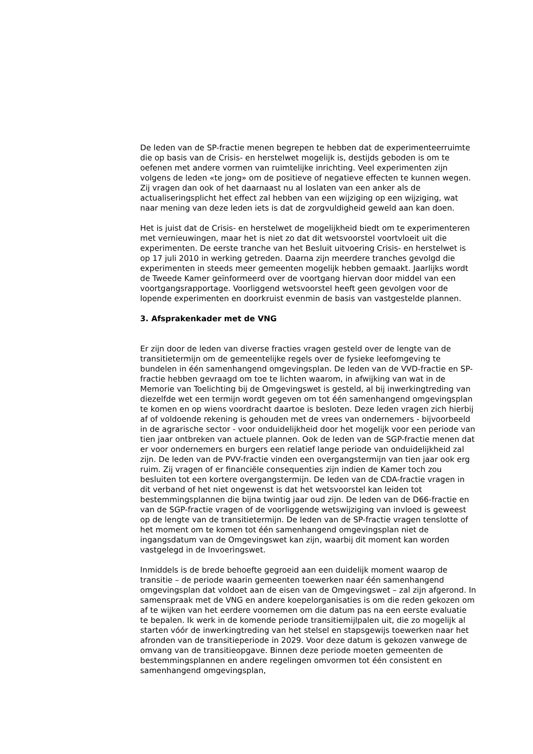De leden van de SP-fractie menen begrepen te hebben dat de experimenteerruimte die op basis van de Crisis- en herstelwet mogelijk is, destijds geboden is om te oefenen met andere vormen van ruimtelijke inrichting. Veel experimenten zijn volgens de leden «te jong» om de positieve of negatieve effecten te kunnen wegen. Zij vragen dan ook of het daarnaast nu al loslaten van een anker als de actualiseringsplicht het effect zal hebben van een wijziging op een wijziging, wat naar mening van deze leden iets is dat de zorgvuldigheid geweld aan kan doen.
Het is juist dat de Crisis- en herstelwet de mogelijkheid biedt om te experimenteren met vernieuwingen, maar het is niet zo dat dit wetsvoorstel voortvloeit uit die experimenten. De eerste tranche van het Besluit uitvoering Crisis- en herstelwet is op 17 juli 2010 in werking getreden. Daarna zijn meerdere tranches gevolgd die experimenten in steeds meer gemeenten mogelijk hebben gemaakt. Jaarlijks wordt de Tweede Kamer geïnformeerd over de voortgang hiervan door middel van een voortgangsrapportage. Voorliggend wetsvoorstel heeft geen gevolgen voor de lopende experimenten en doorkruist evenmin de basis van vastgestelde plannen.
3. Afsprakenkader met de VNG
Er zijn door de leden van diverse fracties vragen gesteld over de lengte van de transitietermijn om de gemeentelijke regels over de fysieke leefomgeving te bundelen in één samenhangend omgevingsplan. De leden van de VVD-fractie en SP-fractie hebben gevraagd om toe te lichten waarom, in afwijking van wat in de Memorie van Toelichting bij de Omgevingswet is gesteld, al bij inwerkingtreding van diezelfde wet een termijn wordt gegeven om tot één samenhangend omgevingsplan te komen en op wiens voordracht daartoe is besloten. Deze leden vragen zich hierbij af of voldoende rekening is gehouden met de vrees van ondernemers - bijvoorbeeld in de agrarische sector - voor onduidelijkheid door het mogelijk voor een periode van tien jaar ontbreken van actuele plannen. Ook de leden van de SGP-fractie menen dat er voor ondernemers en burgers een relatief lange periode van onduidelijkheid zal zijn. De leden van de PVV-fractie vinden een overgangstermijn van tien jaar ook erg ruim. Zij vragen of er financiële consequenties zijn indien de Kamer toch zou besluiten tot een kortere overgangstermijn. De leden van de CDA-fractie vragen in dit verband of het niet ongewenst is dat het wetsvoorstel kan leiden tot bestemmingsplannen die bijna twintig jaar oud zijn. De leden van de D66-fractie en van de SGP-fractie vragen of de voorliggende wetswijziging van invloed is geweest op de lengte van de transitietermijn. De leden van de SP-fractie vragen tenslotte of het moment om te komen tot één samenhangend omgevingsplan niet de ingangsdatum van de Omgevingswet kan zijn, waarbij dit moment kan worden vastgelegd in de Invoeringswet.
Inmiddels is de brede behoefte gegroeid aan een duidelijk moment waarop de transitie – de periode waarin gemeenten toewerken naar één samenhangend omgevingsplan dat voldoet aan de eisen van de Omgevingswet – zal zijn afgerond. In samenspraak met de VNG en andere koepelorganisaties is om die reden gekozen om af te wijken van het eerdere voornemen om die datum pas na een eerste evaluatie te bepalen. Ik werk in de komende periode transitiemijlpalen uit, die zo mogelijk al starten vóór de inwerkingtreding van het stelsel en stapsgewijs toewerken naar het afronden van de transitieperiode in 2029. Voor deze datum is gekozen vanwege de omvang van de transitieopgave. Binnen deze periode moeten gemeenten de bestemmingsplannen en andere regelingen omvormen tot één consistent en samenhangend omgevingsplan,